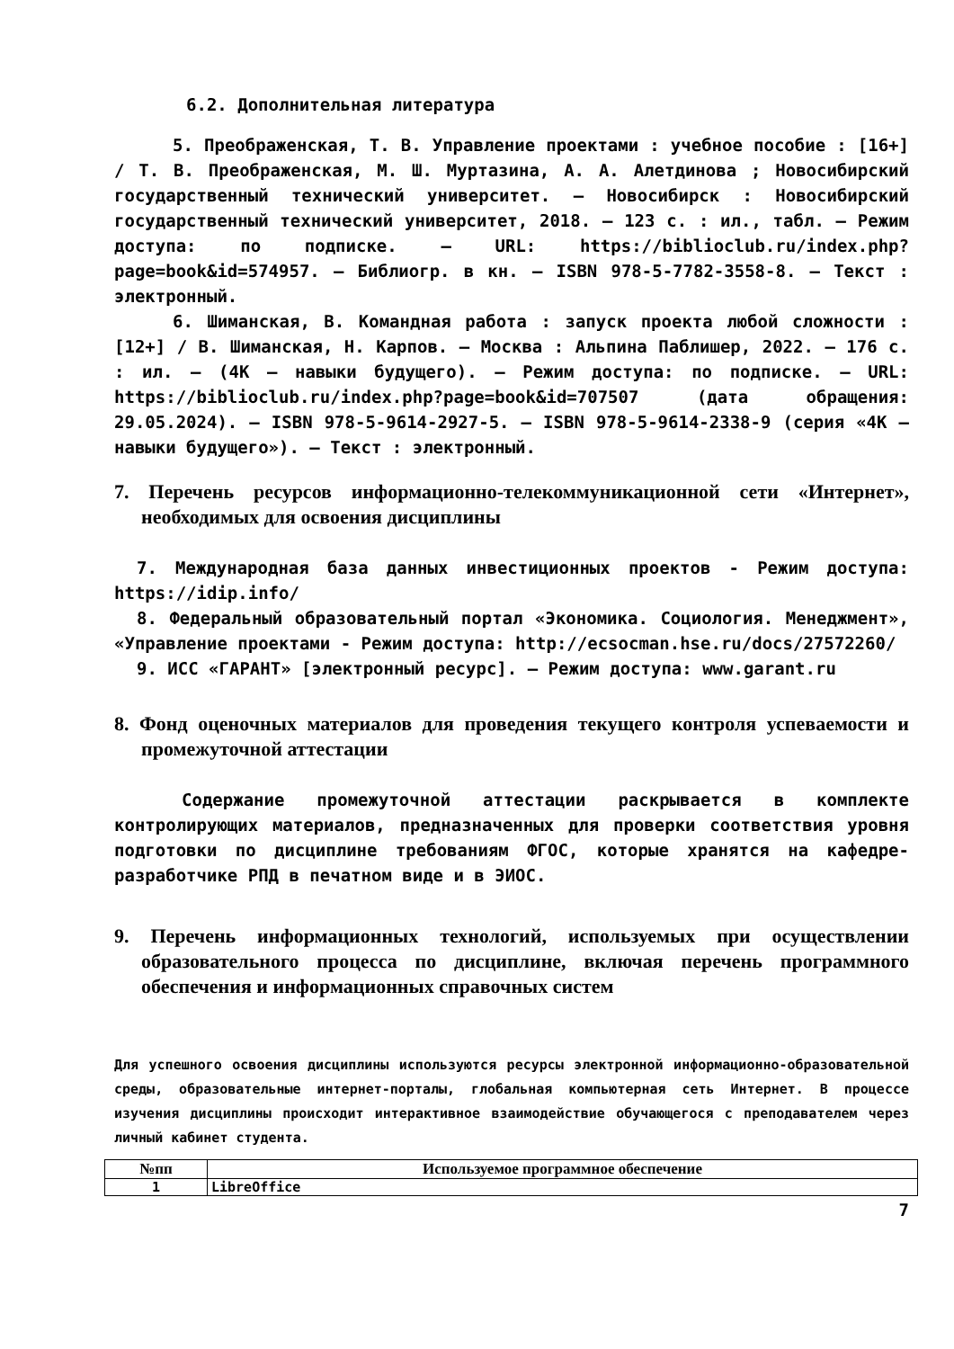6.2. Дополнительная литература
5. Преображенская, Т. В. Управление проектами : учебное пособие : [16+] / Т. В. Преображенская, М. Ш. Муртазина, А. А. Алетдинова ; Новосибирский государственный технический университет. – Новосибирск : Новосибирский государственный технический университет, 2018. – 123 с. : ил., табл. – Режим доступа: по подписке. – URL: https://biblioclub.ru/index.php?page=book&id=574957. – Библиогр. в кн. – ISBN 978-5-7782-3558-8. – Текст : электронный.
6. Шиманская, В. Командная работа : запуск проекта любой сложности : [12+] / В. Шиманская, Н. Карпов. – Москва : Альпина Паблишер, 2022. – 176 с. : ил. – (4К – навыки будущего). – Режим доступа: по подписке. – URL: https://biblioclub.ru/index.php?page=book&id=707507 (дата обращения: 29.05.2024). – ISBN 978-5-9614-2927-5. – ISBN 978-5-9614-2338-9 (серия «4К – навыки будущего»). – Текст : электронный.
7. Перечень ресурсов информационно-телекоммуникационной сети «Интернет», необходимых для освоения дисциплины
7. Международная база данных инвестиционных проектов - Режим доступа: https://idip.info/
8. Федеральный образовательный портал «Экономика. Социология. Менеджмент», «Управление проектами - Режим доступа: http://ecsocman.hse.ru/docs/27572260/
9. ИСС «ГАРАНТ» [электронный ресурс]. – Режим доступа: www.garant.ru
8. Фонд оценочных материалов для проведения текущего контроля успеваемости и промежуточной аттестации
Содержание промежуточной аттестации раскрывается в комплекте контролирующих материалов, предназначенных для проверки соответствия уровня подготовки по дисциплине требованиям ФГОС, которые хранятся на кафедре-разработчике РПД в печатном виде и в ЭИОС.
9. Перечень информационных технологий, используемых при осуществлении образовательного процесса по дисциплине, включая перечень программного обеспечения и информационных справочных систем
Для успешного освоения дисциплины используются ресурсы электронной информационно-образовательной среды, образовательные интернет-порталы, глобальная компьютерная сеть Интернет. В процессе изучения дисциплины происходит интерактивное взаимодействие обучающегося с преподавателем через личный кабинет студента.
| №пп | Используемое программное обеспечение |
| --- | --- |
| 1 | LibreOffice |
7